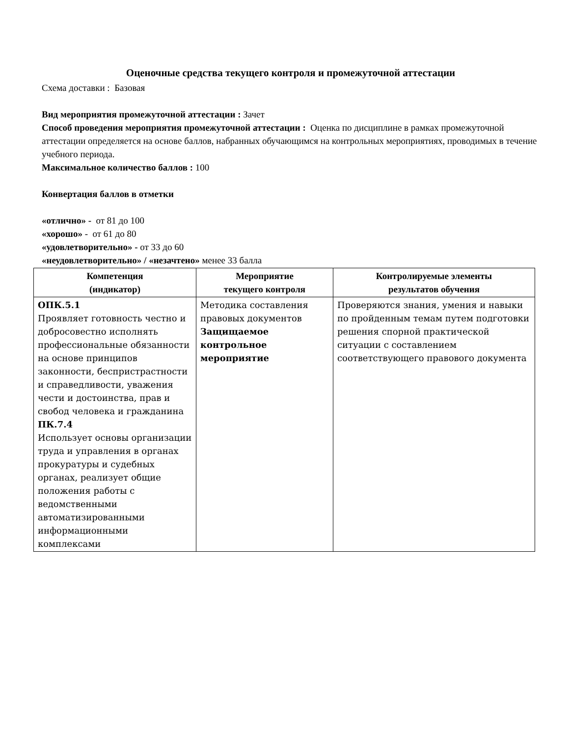Оценочные средства текущего контроля и промежуточной аттестации
Схема доставки : Базовая
Вид мероприятия промежуточной аттестации : Зачет
Способ проведения мероприятия промежуточной аттестации : Оценка по дисциплине в рамках промежуточной аттестации определяется на основе баллов, набранных обучающимся на контрольных мероприятиях, проводимых в течение учебного периода.
Максимальное количество баллов : 100
Конвертация баллов в отметки
«отлично» - от 81 до 100
«хорошо» - от 61 до 80
«удовлетворительно» - от 33 до 60
«неудовлетворительно» / «незачтено» менее 33 балла
| Компетенция (индикатор) | Мероприятие текущего контроля | Контролируемые элементы результатов обучения |
| --- | --- | --- |
| ОПК.5.1 Проявляет готовность честно и добросовестно исполнять профессиональные обязанности на основе принципов законности, беспристрастности и справедливости, уважения чести и достоинства, прав и свобод человека и гражданина ПК.7.4 Использует основы организации труда и управления в органах прокуратуры и судебных органах, реализует общие положения работы с ведомственными автоматизированными информационными комплексами | Методика составления правовых документов Защищаемое контрольное мероприятие | Проверяются знания, умения и навыки по пройденным темам путем подготовки решения спорной практической ситуации с составлением соответствующего правового документа |